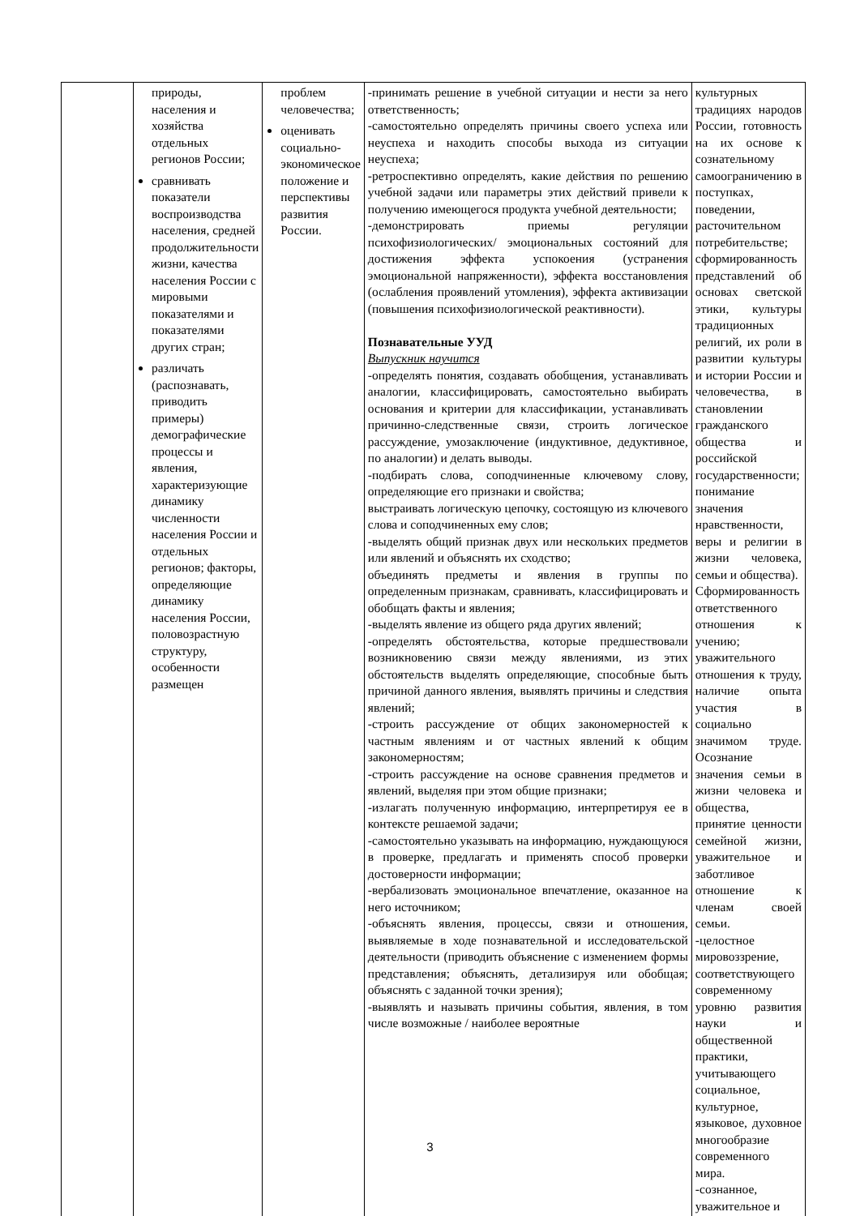| | природы, населения и хозяйства отдельных регионов России; сравнивать показатели воспроизводства населения, средней продолжительности жизни, качества населения России с мировыми показателями и показателями других стран; различать (распознавать, приводить примеры) демографические процессы и явления, характеризующие динамику численности населения России и отдельных регионов; факторы, определяющие динамику населения России, половозрастную структуру, особенности размещен | проблем человечества; оценивать социально-экономическое положение и перспективы развития России. | -принимать решение в учебной ситуации и нести за него ответственность; -самостоятельно определять причины своего успеха или неуспеха и находить способы выхода из ситуации неуспеха; -ретроспективно определять, какие действия по решению учебной задачи или параметры этих действий привели к получению имеющегося продукта учебной деятельности; -демонстрировать приемы регуляции психофизиологических/ эмоциональных состояний для достижения эффекта успокоения (устранения эмоциональной напряженности), эффекта восстановления (ослабления проявлений утомления), эффекта активизации (повышения психофизиологической реактивности). Познавательные УУД Выпускник научится -определять понятия, создавать обобщения, устанавливать аналогии, классифицировать, самостоятельно выбирать основания и критерии для классификации, устанавливать причинно-следственные связи, строить логическое рассуждение, умозаключение (индуктивное, дедуктивное, по аналогии) и делать выводы. -подбирать слова, соподчиненные ключевому слову, определяющие его признаки и свойства; выстраивать логическую цепочку, состоящую из ключевого слова и соподчиненных ему слов; -выделять общий признак двух или нескольких предметов или явлений и объяснять их сходство; объединять предметы и явления в группы по определенным признакам, сравнивать, классифицировать и обобщать факты и явления; -выделять явление из общего ряда других явлений; -определять обстоятельства, которые предшествовали возникновению связи между явлениями, из этих обстоятельств выделять определяющие, способные быть причиной данного явления, выявлять причины и следствия явлений; -строить рассуждение от общих закономерностей к частным явлениям и от частных явлений к общим закономерностям; -строить рассуждение на основе сравнения предметов и явлений, выделяя при этом общие признаки; -излагать полученную информацию, интерпретируя ее в контексте решаемой задачи; -самостоятельно указывать на информацию, нуждающуюся в проверке, предлагать и применять способ проверки достоверности информации; -вербализовать эмоциональное впечатление, оказанное на него источником; -объяснять явления, процессы, связи и отношения, выявляемые в ходе познавательной и исследовательской деятельности (приводить объяснение с изменением формы представления; объяснять, детализируя или обобщая; объяснять с заданной точки зрения); -выявлять и называть причины события, явления, в том числе возможные / наиболее вероятные | культурных традициях народов России, готовность на их основе к сознательному самоограничению в поступках, поведении, расточительном потребительстве; сформированность представлений об основах светской этики, культуры традиционных религий, их роли в развитии культуры и истории России и человечества, в становлении гражданского общества и российской государственности; понимание значения нравственности, веры и религии в жизни человека, семьи и общества). Сформированность ответственного отношения к учению; уважительного отношения к труду, наличие опыта участия в социально значимом труде. Осознание значения семьи в жизни человека и общества, принятие ценности семейной жизни, уважительное и заботливое отношение к членам своей семьи. -целостное мировоззрение, соответствующего современному уровню развития науки и общественной практики, учитывающего социальное, культурное, языковое, духовное многообразие современного мира. -сознанное, уважительное и |
3